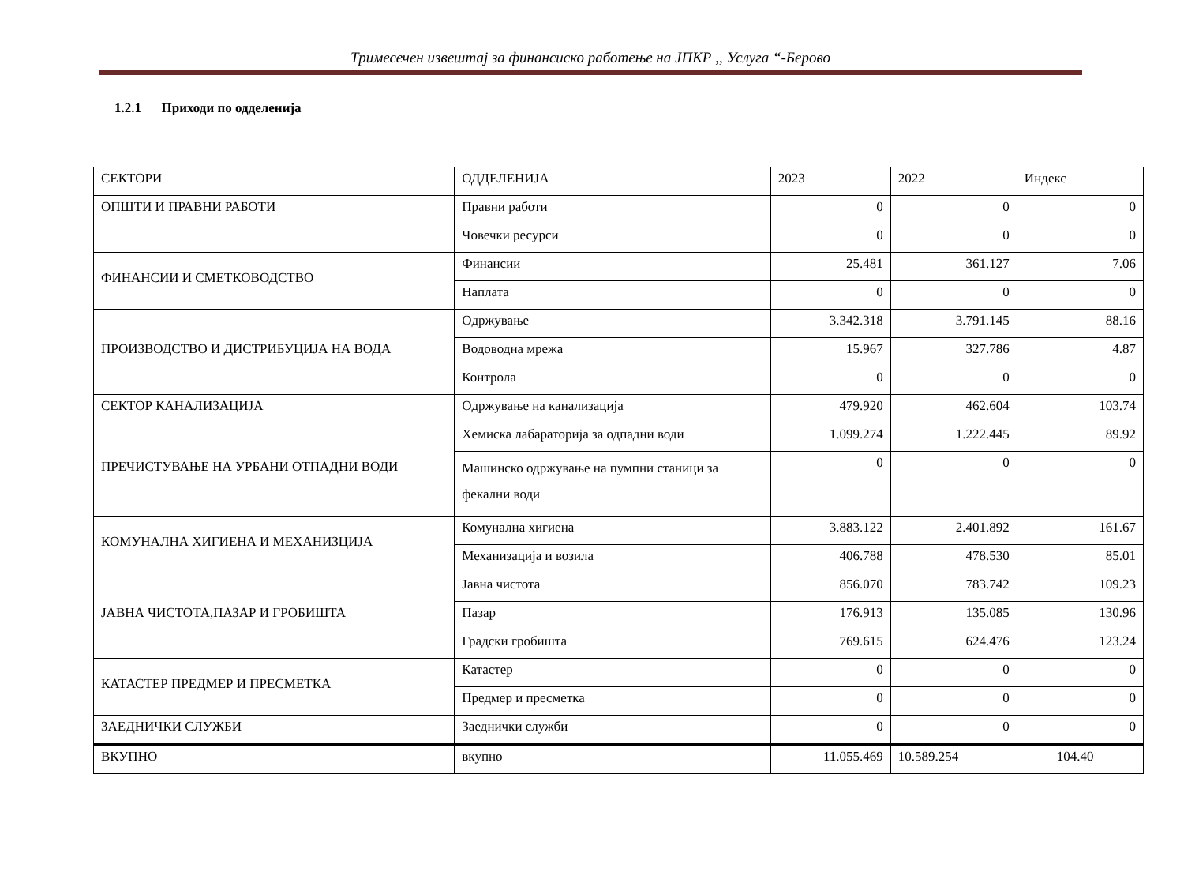Тримесечен извештај за финансиско работење на ЈПКР ,, Услуга “-Берово
1.2.1 Приходи по одделенија
| СЕКТОРИ | ОДДЕЛЕНИЈА | 2023 | 2022 | Индекс |
| ОПШТИ И ПРАВНИ РАБОТИ | Правни работи | 0 | 0 | 0 |
| | Човечки ресурси | 0 | 0 | 0 |
| ФИНАНСИИ И СМЕТКОВОДСТВО | Финансии | 25.481 | 361.127 | 7.06 |
| | Наплата | 0 | 0 | 0 |
| ПРОИЗВОДСТВО И ДИСТРИБУЦИЈА НА ВОДА | Одржување | 3.342.318 | 3.791.145 | 88.16 |
| | Водоводна мрежа | 15.967 | 327.786 | 4.87 |
| | Контрола | 0 | 0 | 0 |
| СЕКТОР КАНАЛИЗАЦИЈА | Одржување на канализација | 479.920 | 462.604 | 103.74 |
| ПРЕЧИСТУВАЊЕ НА УРБАНИ ОТПАДНИ ВОДИ | Хемиска лабараторија за одпадни води | 1.099.274 | 1.222.445 | 89.92 |
| | Машинско одржување на пумпни станици за фекални води | 0 | 0 | 0 |
| КОМУНАЛНА ХИГИЕНА И МЕХАНИЗЦИЈА | Комунална хигиена | 3.883.122 | 2.401.892 | 161.67 |
| | Механизација и возила | 406.788 | 478.530 | 85.01 |
| ЈАВНА ЧИСТОТА,ПАЗАР И ГРОБИШТА | Јавна чистота | 856.070 | 783.742 | 109.23 |
| | Пазар | 176.913 | 135.085 | 130.96 |
| | Градски гробишта | 769.615 | 624.476 | 123.24 |
| КАТАСТЕР ПРЕДМЕР И ПРЕСМЕТКА | Катастер | 0 | 0 | 0 |
| | Предмер и пресметка | 0 | 0 | 0 |
| ЗАЕДНИЧКИ СЛУЖБИ | Заеднички служби | 0 | 0 | 0 |
| ВКУПНО | вкупно | 11.055.469 | 10.589.254 | 104.40 |